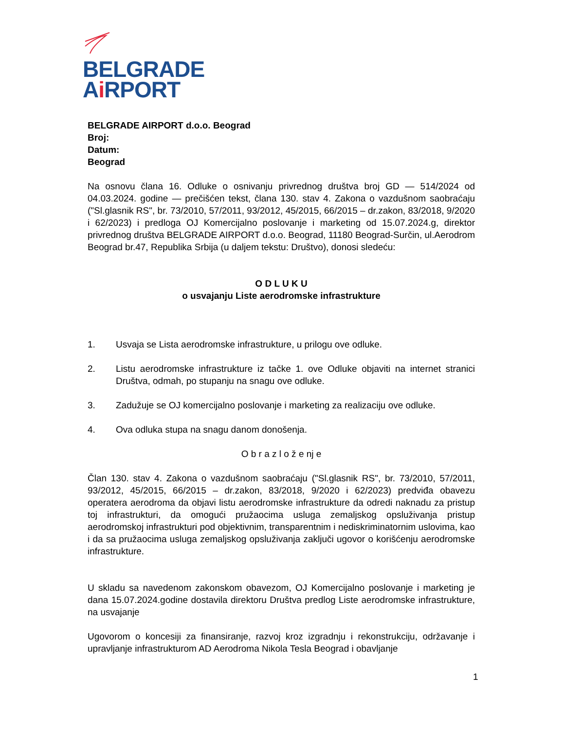BELGRADE
Ai RPORT
BELGRADE AIRPORT d.o.o. Beograd
Broj:
Datum:
Beograd
Na osnovu člana 16. Odluke o osnivanju privrednog društva broj GD — 514/2024 od 04.03.2024. godine — prečišćen tekst, člana 130. stav 4. Zakona o vazdušnom saobraćaju ("Sl.glasnik RS", br. 73/2010, 57/2011, 93/2012, 45/2015, 66/2015 – dr.zakon, 83/2018, 9/2020 i 62/2023) i predloga OJ Komercijalno poslovanje i marketing od 15.07.2024.g, direktor privrednog društva BELGRADE AIRPORT d.o.o. Beograd, 11180 Beograd-Surčin, ul.Aerodrom Beograd br.47, Republika Srbija (u daljem tekstu: Društvo), donosi sledeću:
O D L U K U
o usvajanju Liste aerodromske infrastrukture
1. Usvaja se Lista aerodromske infrastrukture, u prilogu ove odluke.
2. Listu aerodromske infrastrukture iz tačke 1. ove Odluke objaviti na internet stranici Društva, odmah, po stupanju na snagu ove odluke.
3. Zadužuje se OJ komercijalno poslovanje i marketing za realizaciju ove odluke.
4. Ova odluka stupa na snagu danom donošenja.
O b r a z l o ž e nj e
Član 130. stav 4. Zakona o vazdušnom saobraćaju ("Sl.glasnik RS", br. 73/2010, 57/2011, 93/2012, 45/2015, 66/2015 – dr.zakon, 83/2018, 9/2020 i 62/2023) predviđa obavezu operatera aerodroma da objavi listu aerodromske infrastrukture da odredi naknadu za pristup toj infrastrukturi, da omogući pružaocima usluga zemaljskog opsluživanja pristup aerodromskoj infrastrukturi pod objektivnim, transparentnim i nediskriminatornim uslovima, kao i da sa pružaocima usluga zemaljskog opsluživanja zaključi ugovor o korišćenju aerodromske infrastrukture.
U skladu sa navedenom zakonskom obavezom, OJ Komercijalno poslovanje i marketing je dana 15.07.2024.godine dostavila direktoru Društva predlog Liste aerodromske infrastrukture, na usvajanje
Ugovorom o koncesiji za finansiranje, razvoj kroz izgradnju i rekonstrukciju, održavanje i upravljanje infrastrukturom AD Aerodroma Nikola Tesla Beograd i obavljanje
1